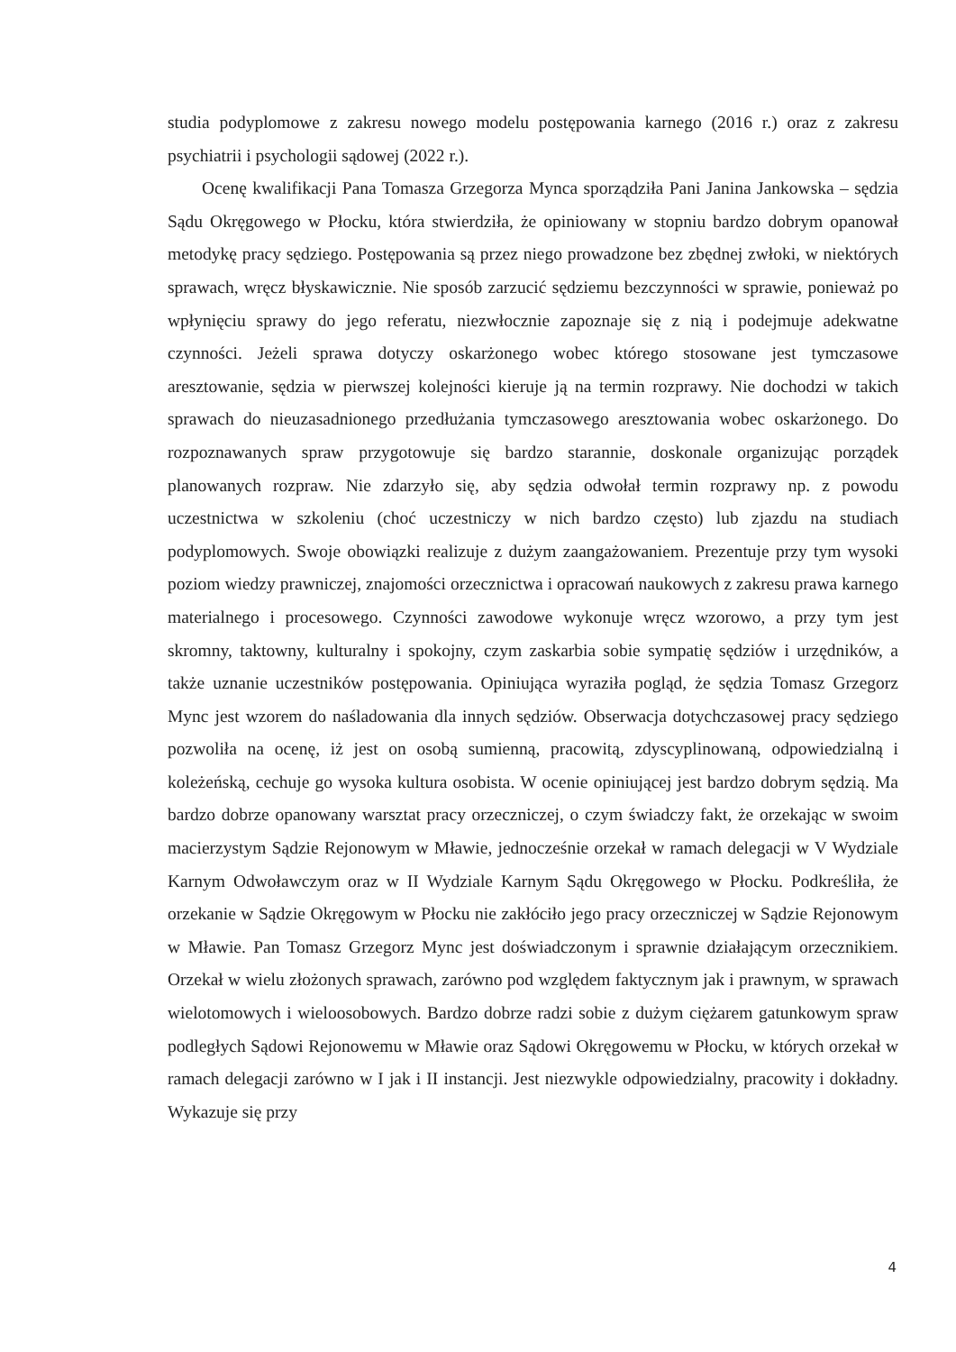studia podyplomowe z zakresu nowego modelu postępowania karnego (2016 r.) oraz z zakresu psychiatrii i psychologii sądowej (2022 r.).
Ocenę kwalifikacji Pana Tomasza Grzegorza Mynca sporządziła Pani Janina Jankowska – sędzia Sądu Okręgowego w Płocku, która stwierdziła, że opiniowany w stopniu bardzo dobrym opanował metodykę pracy sędziego. Postępowania są przez niego prowadzone bez zbędnej zwłoki, w niektórych sprawach, wręcz błyskawicznie. Nie sposób zarzucić sędziemu bezczynności w sprawie, ponieważ po wpłynięciu sprawy do jego referatu, niezwłocznie zapoznaje się z nią i podejmuje adekwatne czynności. Jeżeli sprawa dotyczy oskarżonego wobec którego stosowane jest tymczasowe aresztowanie, sędzia w pierwszej kolejności kieruje ją na termin rozprawy. Nie dochodzi w takich sprawach do nieuzasadnionego przedłużania tymczasowego aresztowania wobec oskarżonego. Do rozpoznawanych spraw przygotowuje się bardzo starannie, doskonale organizując porządek planowanych rozpraw. Nie zdarzyło się, aby sędzia odwołał termin rozprawy np. z powodu uczestnictwa w szkoleniu (choć uczestniczy w nich bardzo często) lub zjazdu na studiach podyplomowych. Swoje obowiązki realizuje z dużym zaangażowaniem. Prezentuje przy tym wysoki poziom wiedzy prawniczej, znajomości orzecznictwa i opracowań naukowych z zakresu prawa karnego materialnego i procesowego. Czynności zawodowe wykonuje wręcz wzorowo, a przy tym jest skromny, taktowny, kulturalny i spokojny, czym zaskarbia sobie sympatię sędziów i urzędników, a także uznanie uczestników postępowania. Opiniująca wyraziła pogląd, że sędzia Tomasz Grzegorz Mync jest wzorem do naśladowania dla innych sędziów. Obserwacja dotychczasowej pracy sędziego pozwoliła na ocenę, iż jest on osobą sumienną, pracowitą, zdyscyplinowaną, odpowiedzialną i koleżeńską, cechuje go wysoka kultura osobista. W ocenie opiniującej jest bardzo dobrym sędzią. Ma bardzo dobrze opanowany warsztat pracy orzeczniczej, o czym świadczy fakt, że orzekając w swoim macierzystym Sądzie Rejonowym w Mławie, jednocześnie orzekał w ramach delegacji w V Wydziale Karnym Odwoławczym oraz w II Wydziale Karnym Sądu Okręgowego w Płocku. Podkreśliła, że orzekanie w Sądzie Okręgowym w Płocku nie zakłóciło jego pracy orzeczniczej w Sądzie Rejonowym w Mławie. Pan Tomasz Grzegorz Mync jest doświadczonym i sprawnie działającym orzecznikiem. Orzekał w wielu złożonych sprawach, zarówno pod względem faktycznym jak i prawnym, w sprawach wielotomowych i wieloosobowych. Bardzo dobrze radzi sobie z dużym ciężarem gatunkowym spraw podległych Sądowi Rejonowemu w Mławie oraz Sądowi Okręgowemu w Płocku, w których orzekał w ramach delegacji zarówno w I jak i II instancji. Jest niezwykle odpowiedzialny, pracowity i dokładny. Wykazuje się przy
4